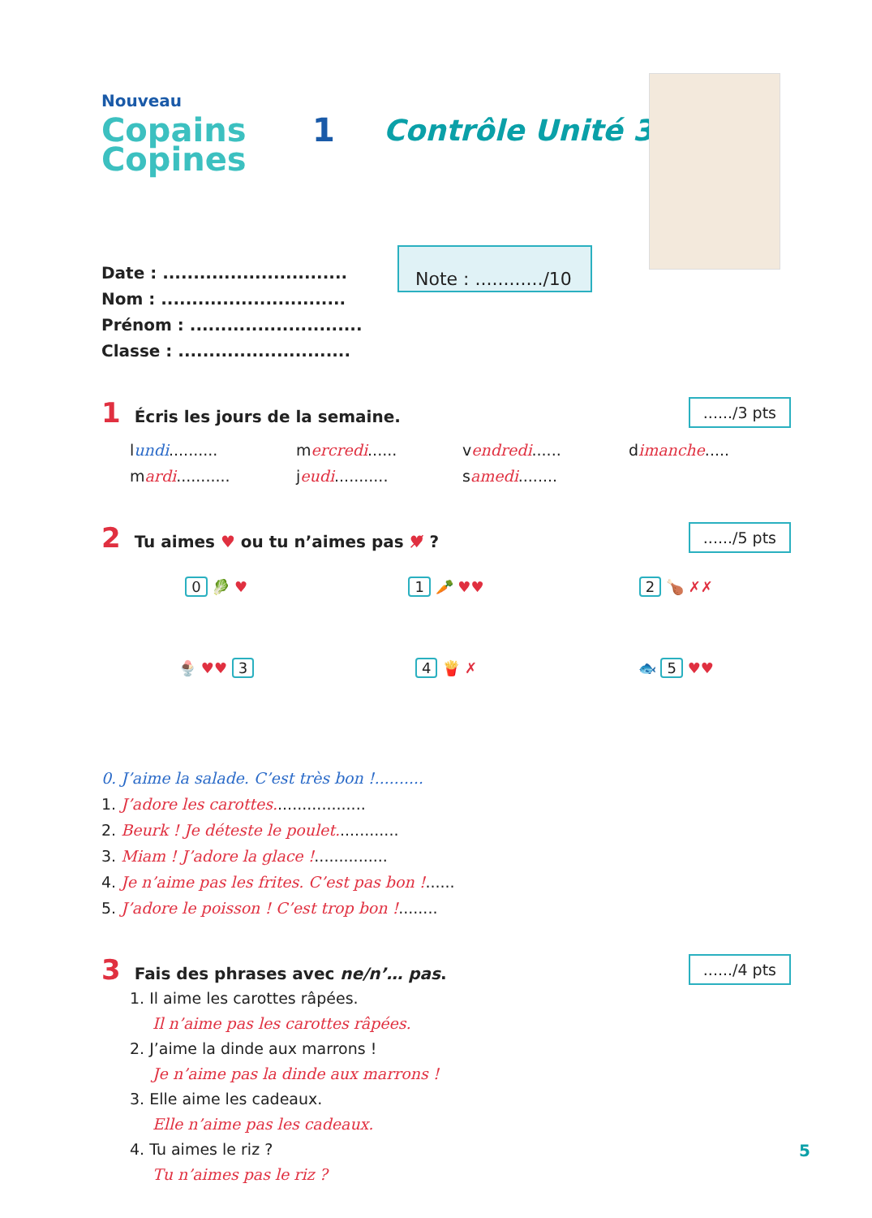Nouveau
Copains Copines
1 Contrôle Unité 3
Date : ..............................
Nom : ..............................
Prénom : ............................
Classe : ............................
Note : ............/10
1 Écris les jours de la semaine......./3 pts
lundi.......... mercredi...... vendredi...... dimanche..... mardi........... jeudi........... samedi........
2 Tu aimes ♥ ou tu n’aimes pas ♥̸ ?....../5 pts
0 🥬 ♥
1 🥕 ♥♥
2 🍗 ✗✗
🍨 ♥♥ 3
4 🍟 ✗
🐟 5 ♥♥
0. J’aime la salade. C’est très bon !..........
1. J’adore les carottes...................
2. Beurk ! Je déteste le poulet.............
3. Miam ! J’adore la glace !...............
4. Je n’aime pas les frites. C’est pas bon !......
5. J’adore le poisson ! C’est trop bon !........
3 Fais des phrases avec ne/n’… pas......./4 pts
1. Il aime les carottes râpées.
Il n’aime pas les carottes râpées.
2. J’aime la dinde aux marrons !
Je n’aime pas la dinde aux marrons !
3. Elle aime les cadeaux.
Elle n’aime pas les cadeaux.
4. Tu aimes le riz ?
Tu n’aimes pas le riz ?
5